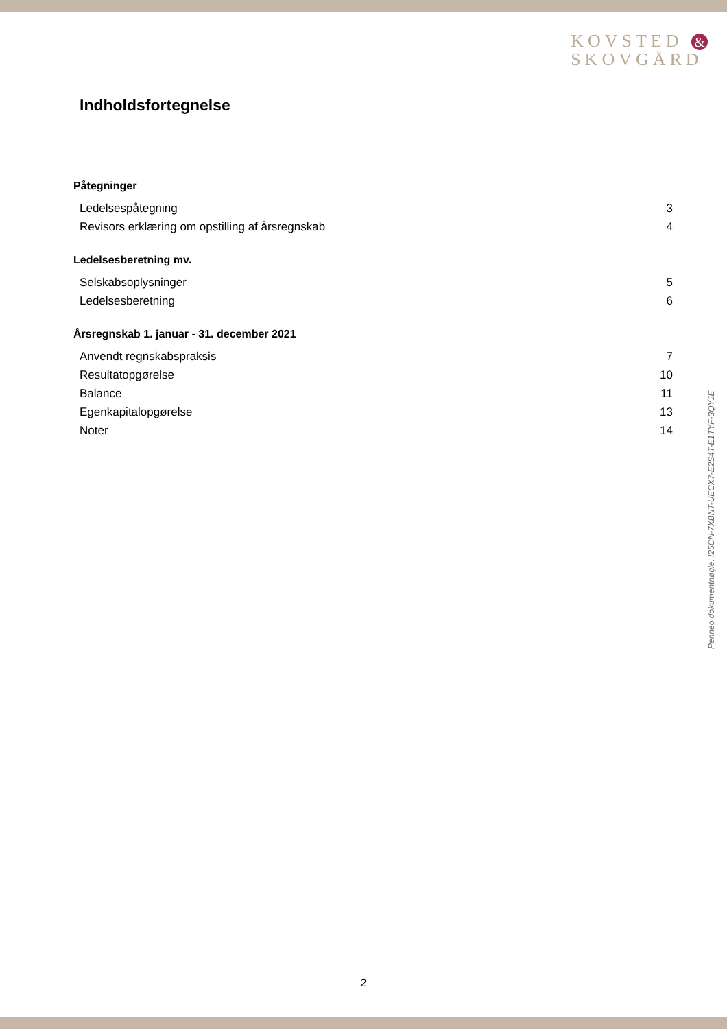KOVSTED &
SKOVGÅRD
Indholdsfortegnelse
Påtegninger
Ledelsespåtegning 3
Revisors erklæring om opstilling af årsregnskab 4
Ledelsesberetning mv.
Selskabsoplysninger 5
Ledelsesberetning 6
Årsregnskab 1. januar - 31. december 2021
Anvendt regnskabspraksis 7
Resultatopgørelse 10
Balance 11
Egenkapitalopgørelse 13
Noter 14
Penneo dokumentnøgle: I25CN-7XBNT-UECX7-E2S4T-E1TYF-3QYJE
2